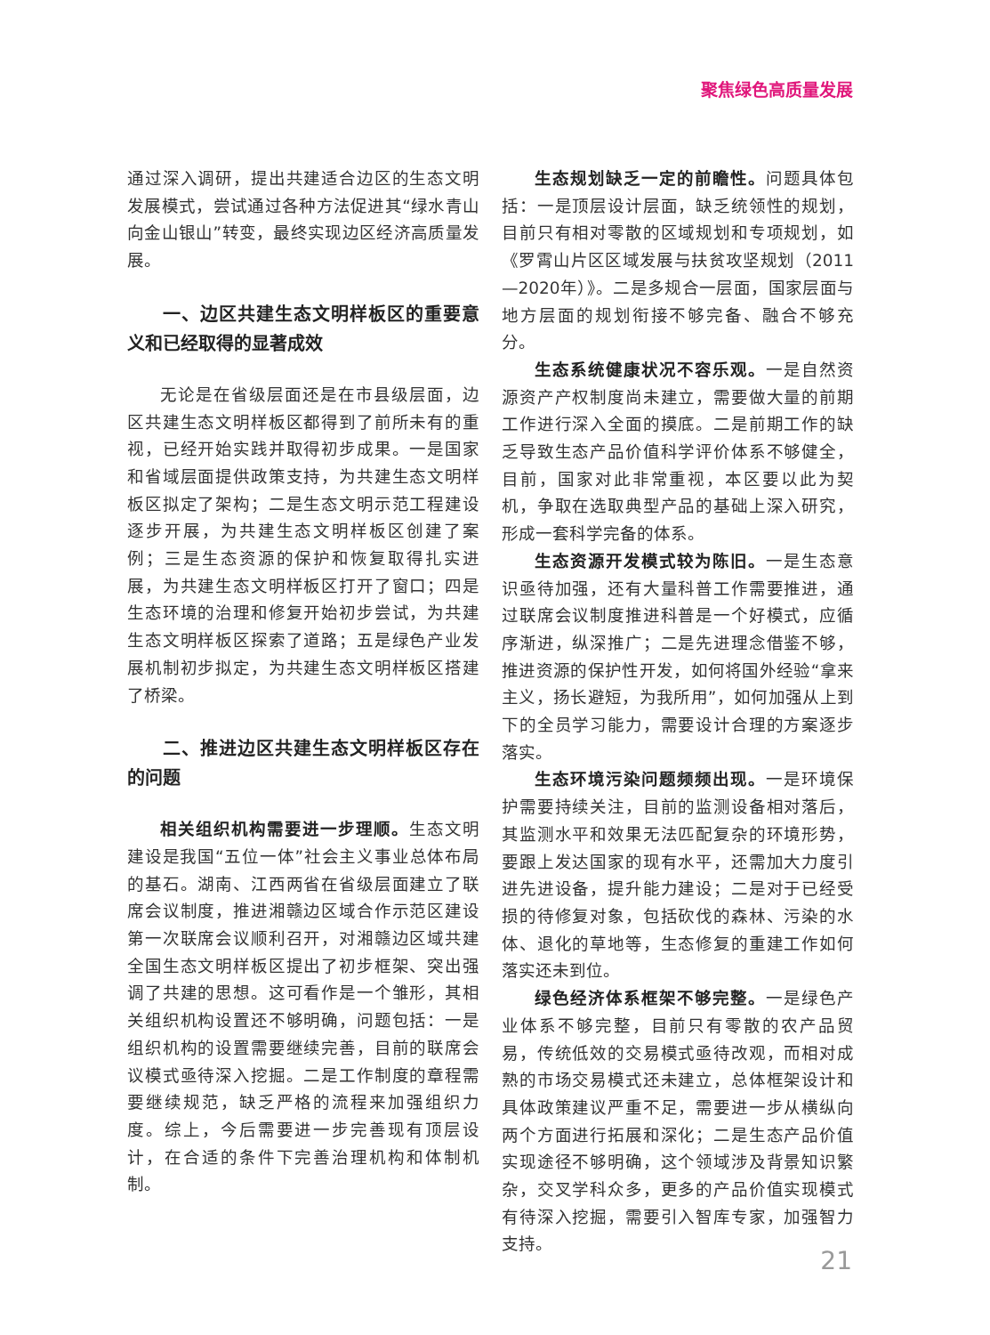聚焦绿色高质量发展
通过深入调研，提出共建适合边区的生态文明发展模式，尝试通过各种方法促进其“绿水青山向金山银山”转变，最终实现边区经济高质量发展。
一、边区共建生态文明样板区的重要意义和已经取得的显著成效
无论是在省级层面还是在市县级层面，边区共建生态文明样板区都得到了前所未有的重视，已经开始实践并取得初步成果。一是国家和省域层面提供政策支持，为共建生态文明样板区拟定了架构；二是生态文明示范工程建设逐步开展，为共建生态文明样板区创建了案例；三是生态资源的保护和恢复取得扎实进展，为共建生态文明样板区打开了窗口；四是生态环境的治理和修复开始初步尝试，为共建生态文明样板区探索了道路；五是绿色产业发展机制初步拟定，为共建生态文明样板区搭建了桥梁。
二、推进边区共建生态文明样板区存在的问题
相关组织机构需要进一步理顺。生态文明建设是我国“五位一体”社会主义事业总体布局的基石。湖南、江西两省在省级层面建立了联席会议制度，推进湘赣边区域合作示范区建设第一次联席会议顺利召开，对湘赣边区域共建全国生态文明样板区提出了初步框架、突出强调了共建的思想。这可看作是一个雏形，其相关组织机构设置还不够明确，问题包括：一是组织机构的设置需要继续完善，目前的联席会议模式亟待深入挖掘。二是工作制度的章程需要继续规范，缺乏严格的流程来加强组织力度。综上，今后需要进一步完善现有顶层设计，在合适的条件下完善治理机构和体制机制。
生态规划缺乏一定的前瞻性。问题具体包括：一是顶层设计层面，缺乏统领性的规划，目前只有相对零散的区域规划和专项规划，如《罗霄山片区区域发展与扶贫攻坚规划（2011—2020年）》。二是多规合一层面，国家层面与地方层面的规划衔接不够完备、融合不够充分。
生态系统健康状况不容乐观。一是自然资源资产产权制度尚未建立，需要做大量的前期工作进行深入全面的摸底。二是前期工作的缺乏导致生态产品价值科学评价体系不够健全，目前，国家对此非常重视，本区要以此为契机，争取在选取典型产品的基础上深入研究，形成一套科学完备的体系。
生态资源开发模式较为陈旧。一是生态意识亟待加强，还有大量科普工作需要推进，通过联席会议制度推进科普是一个好模式，应循序渐进，纵深推广；二是先进理念借鉴不够，推进资源的保护性开发，如何将国外经验“拿来主义，扬长避短，为我所用”，如何加强从上到下的全员学习能力，需要设计合理的方案逐步落实。
生态环境污染问题频频出现。一是环境保护需要持续关注，目前的监测设备相对落后，其监测水平和效果无法匹配复杂的环境形势，要跟上发达国家的现有水平，还需加大力度引进先进设备，提升能力建设；二是对于已经受损的待修复对象，包括砍伐的森林、污染的水体、退化的草地等，生态修复的重建工作如何落实还未到位。
绿色经济体系框架不够完整。一是绿色产业体系不够完整，目前只有零散的农产品贸易，传统低效的交易模式亟待改观，而相对成熟的市场交易模式还未建立，总体框架设计和具体政策建议严重不足，需要进一步从横纵向两个方面进行拓展和深化；二是生态产品价值实现途径不够明确，这个领域涉及背景知识繁杂，交叉学科众多，更多的产品价值实现模式有待深入挖掘，需要引入智库专家，加强智力支持。
21